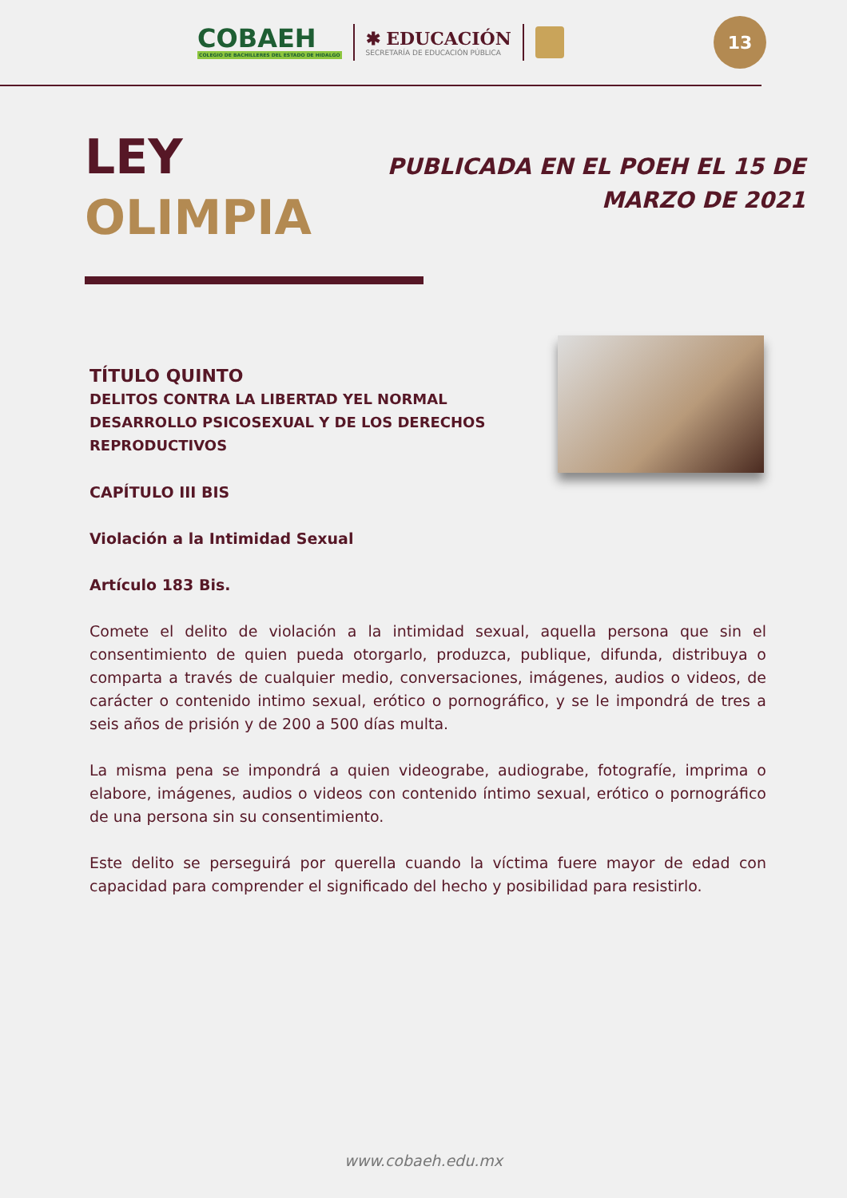COBAEH
COLEGIO DE BACHILLERES DEL ESTADO DE HIDALGO
✱ EDUCACIÓN
SECRETARÍA DE EDUCACIÓN PÚBLICA
13
LEY
OLIMPIA
PUBLICADA EN EL POEH EL 15 DE MARZO DE 2021
TÍTULO QUINTO
DELITOS CONTRA LA LIBERTAD YEL NORMAL DESARROLLO PSICOSEXUAL Y DE LOS DERECHOS REPRODUCTIVOS
CAPÍTULO III BIS
Violación a la Intimidad Sexual
Artículo 183 Bis.
Comete el delito de violación a la intimidad sexual, aquella persona que sin el consentimiento de quien pueda otorgarlo, produzca, publique, difunda, distribuya o comparta a través de cualquier medio, conversaciones, imágenes, audios o videos, de carácter o contenido intimo sexual, erótico o pornográfico, y se le impondrá de tres a seis años de prisión y de 200 a 500 días multa.
La misma pena se impondrá a quien videograbe, audiograbe, fotografíe, imprima o elabore, imágenes, audios o videos con contenido íntimo sexual, erótico o pornográfico de una persona sin su consentimiento.
Este delito se perseguirá por querella cuando la víctima fuere mayor de edad con capacidad para comprender el significado del hecho y posibilidad para resistirlo.
www.cobaeh.edu.mx